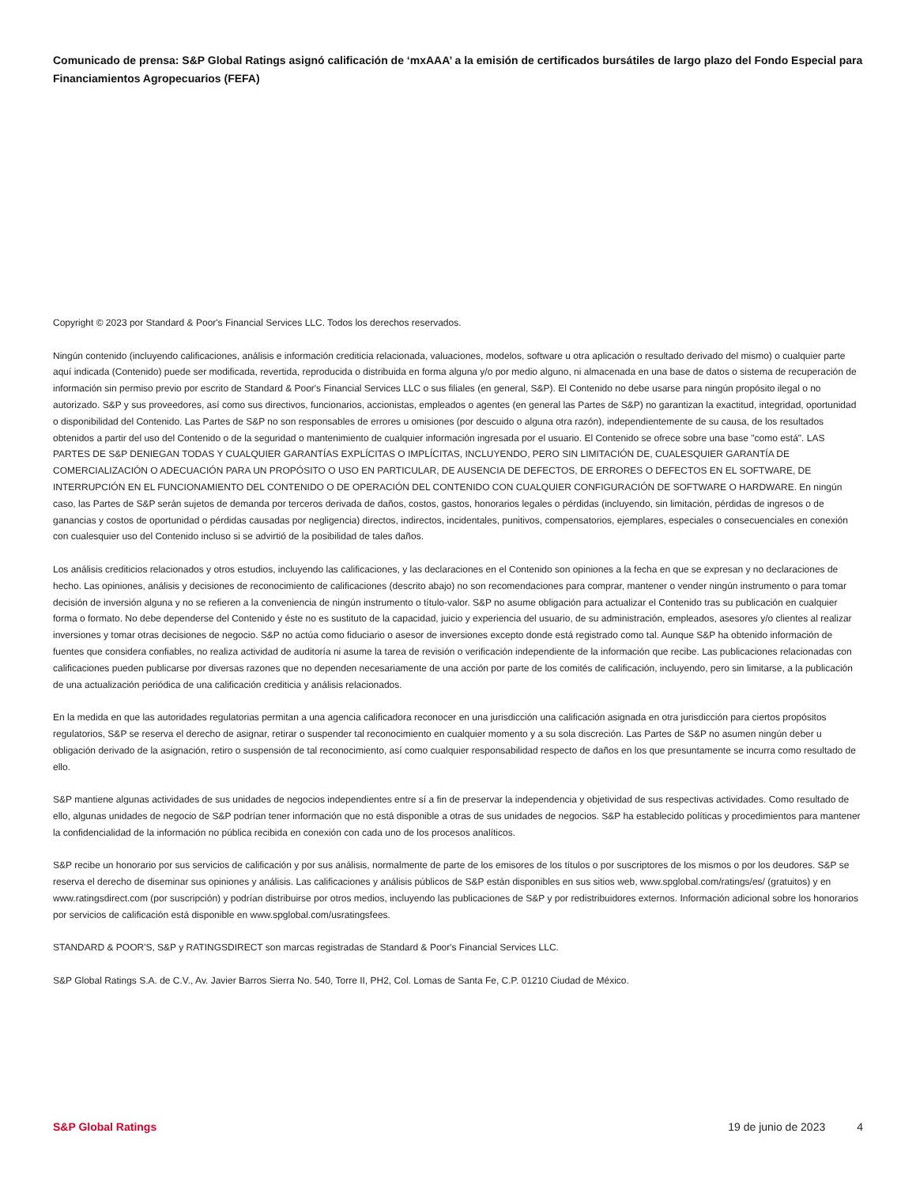Comunicado de prensa: S&P Global Ratings asignó calificación de ‘mxAAA’ a la emisión de certificados bursátiles de largo plazo del Fondo Especial para Financiamientos Agropecuarios (FEFA)
Copyright © 2023 por Standard & Poor's Financial Services LLC. Todos los derechos reservados.
Ningún contenido (incluyendo calificaciones, análisis e información crediticia relacionada, valuaciones, modelos, software u otra aplicación o resultado derivado del mismo) o cualquier parte aquí indicada (Contenido) puede ser modificada, revertida, reproducida o distribuida en forma alguna y/o por medio alguno, ni almacenada en una base de datos o sistema de recuperación de información sin permiso previo por escrito de Standard & Poor's Financial Services LLC o sus filiales (en general, S&P). El Contenido no debe usarse para ningún propósito ilegal o no autorizado. S&P y sus proveedores, así como sus directivos, funcionarios, accionistas, empleados o agentes (en general las Partes de S&P) no garantizan la exactitud, integridad, oportunidad o disponibilidad del Contenido. Las Partes de S&P no son responsables de errores u omisiones (por descuido o alguna otra razón), independientemente de su causa, de los resultados obtenidos a partir del uso del Contenido o de la seguridad o mantenimiento de cualquier información ingresada por el usuario. El Contenido se ofrece sobre una base "como está". LAS PARTES DE S&P DENIEGAN TODAS Y CUALQUIER GARANTÍAS EXPLÍCITAS O IMPLÍCITAS, INCLUYENDO, PERO SIN LIMITACIÓN DE, CUALESQUIER GARANTÍA DE COMERCIALIZACIÓN O ADECUACIÓN PARA UN PROPÓSITO O USO EN PARTICULAR, DE AUSENCIA DE DEFECTOS, DE ERRORES O DEFECTOS EN EL SOFTWARE, DE INTERRUPCIÓN EN EL FUNCIONAMIENTO DEL CONTENIDO O DE OPERACIÓN DEL CONTENIDO CON CUALQUIER CONFIGURACIÓN DE SOFTWARE O HARDWARE. En ningún caso, las Partes de S&P serán sujetos de demanda por terceros derivada de daños, costos, gastos, honorarios legales o pérdidas (incluyendo, sin limitación, pérdidas de ingresos o de ganancias y costos de oportunidad o pérdidas causadas por negligencia) directos, indirectos, incidentales, punitivos, compensatorios, ejemplares, especiales o consecuenciales en conexión con cualesquier uso del Contenido incluso si se advirtió de la posibilidad de tales daños.
Los análisis crediticios relacionados y otros estudios, incluyendo las calificaciones, y las declaraciones en el Contenido son opiniones a la fecha en que se expresan y no declaraciones de hecho. Las opiniones, análisis y decisiones de reconocimiento de calificaciones (descrito abajo) no son recomendaciones para comprar, mantener o vender ningún instrumento o para tomar decisión de inversión alguna y no se refieren a la conveniencia de ningún instrumento o título-valor. S&P no asume obligación para actualizar el Contenido tras su publicación en cualquier forma o formato. No debe dependerse del Contenido y éste no es sustituto de la capacidad, juicio y experiencia del usuario, de su administración, empleados, asesores y/o clientes al realizar inversiones y tomar otras decisiones de negocio. S&P no actúa como fiduciario o asesor de inversiones excepto donde está registrado como tal. Aunque S&P ha obtenido información de fuentes que considera confiables, no realiza actividad de auditoría ni asume la tarea de revisión o verificación independiente de la información que recibe. Las publicaciones relacionadas con calificaciones pueden publicarse por diversas razones que no dependen necesariamente de una acción por parte de los comités de calificación, incluyendo, pero sin limitarse, a la publicación de una actualización periódica de una calificación crediticia y análisis relacionados.
En la medida en que las autoridades regulatorias permitan a una agencia calificadora reconocer en una jurisdicción una calificación asignada en otra jurisdicción para ciertos propósitos regulatorios, S&P se reserva el derecho de asignar, retirar o suspender tal reconocimiento en cualquier momento y a su sola discreción. Las Partes de S&P no asumen ningún deber u obligación derivado de la asignación, retiro o suspensión de tal reconocimiento, así como cualquier responsabilidad respecto de daños en los que presuntamente se incurra como resultado de ello.
S&P mantiene algunas actividades de sus unidades de negocios independientes entre sí a fin de preservar la independencia y objetividad de sus respectivas actividades. Como resultado de ello, algunas unidades de negocio de S&P podrían tener información que no está disponible a otras de sus unidades de negocios. S&P ha establecido políticas y procedimientos para mantener la confidencialidad de la información no pública recibida en conexión con cada uno de los procesos analíticos.
S&P recibe un honorario por sus servicios de calificación y por sus análisis, normalmente de parte de los emisores de los títulos o por suscriptores de los mismos o por los deudores. S&P se reserva el derecho de diseminar sus opiniones y análisis. Las calificaciones y análisis públicos de S&P están disponibles en sus sitios web, www.spglobal.com/ratings/es/ (gratuitos) y en www.ratingsdirect.com (por suscripción) y podrían distribuirse por otros medios, incluyendo las publicaciones de S&P y por redistribuidores externos. Información adicional sobre los honorarios por servicios de calificación está disponible en www.spglobal.com/usratingsfees.
STANDARD & POOR'S, S&P y RATINGSDIRECT son marcas registradas de Standard & Poor's Financial Services LLC.
S&P Global Ratings S.A. de C.V., Av. Javier Barros Sierra No. 540, Torre II, PH2, Col. Lomas de Santa Fe, C.P. 01210 Ciudad de México.
S&P Global Ratings 19 de junio de 2023 4